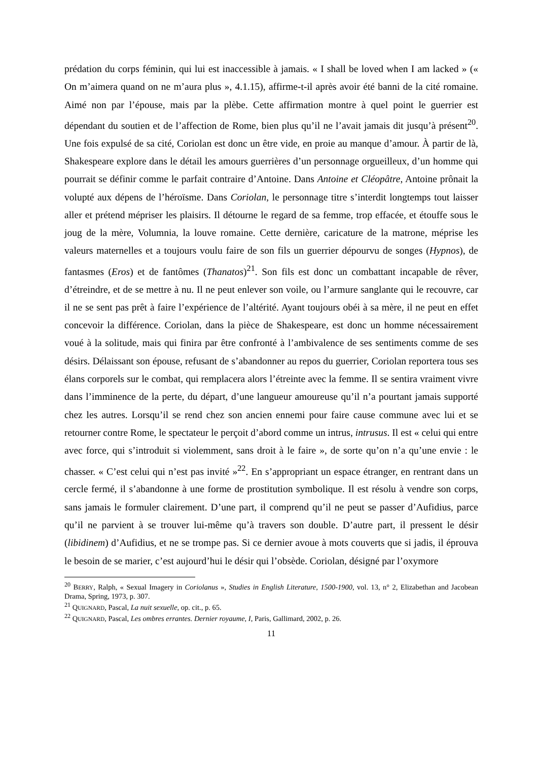prédation du corps féminin, qui lui est inaccessible à jamais. « I shall be loved when I am lacked » (« On m’aimera quand on ne m’aura plus », 4.1.15), affirme-t-il après avoir été banni de la cité romaine. Aimé non par l’épouse, mais par la plèbe. Cette affirmation montre à quel point le guerrier est dépendant du soutien et de l’affection de Rome, bien plus qu’il ne l’avait jamais dit jusqu’à présent<sup>20</sup>. Une fois expulsé de sa cité, Coriolan est donc un être vide, en proie au manque d’amour. À partir de là, Shakespeare explore dans le détail les amours guerrières d’un personnage orgueilleux, d’un homme qui pourrait se définir comme le parfait contraire d’Antoine. Dans Antoine et Cléopâtre, Antoine prônait la volupté aux dépens de l’héroïsme. Dans Coriolan, le personnage titre s’interdit longtemps tout laisser aller et prétend mépriser les plaisirs. Il détourne le regard de sa femme, trop effacée, et étouffe sous le joug de la mère, Volumnia, la louve romaine. Cette dernière, caricature de la matrone, méprise les valeurs maternelles et a toujours voulu faire de son fils un guerrier dépourvu de songes (Hypnos), de fantasmes (Eros) et de fantômes (Thanatos)<sup>21</sup>. Son fils est donc un combattant incapable de rêver, d’étreindre, et de se mettre à nu. Il ne peut enlever son voile, ou l’armure sanglante qui le recouvre, car il ne se sent pas prêt à faire l’expérience de l’altérité. Ayant toujours obéi à sa mère, il ne peut en effet concevoir la différence. Coriolan, dans la pièce de Shakespeare, est donc un homme nécessairement voué à la solitude, mais qui finira par être confronté à l’ambivalence de ses sentiments comme de ses désirs. Délaissant son épouse, refusant de s’abandonner au repos du guerrier, Coriolan reportera tous ses élans corporels sur le combat, qui remplacera alors l’étreinte avec la femme. Il se sentira vraiment vivre dans l’imminence de la perte, du départ, d’une langueur amoureuse qu’il n’a pourtant jamais supporté chez les autres. Lorsqu’il se rend chez son ancien ennemi pour faire cause commune avec lui et se retourner contre Rome, le spectateur le perçoit d’abord comme un intrus, intrusus. Il est « celui qui entre avec force, qui s’introduit si violemment, sans droit à le faire », de sorte qu’on n’a qu’une envie : le chasser. « C’est celui qui n’est pas invité »<sup>22</sup>. En s’appropriant un espace étranger, en rentrant dans un cercle fermé, il s’abandonne à une forme de prostitution symbolique. Il est résolu à vendre son corps, sans jamais le formuler clairement. D’une part, il comprend qu’il ne peut se passer d’Aufidius, parce qu’il ne parvient à se trouver lui-même qu’à travers son double. D’autre part, il pressent le désir (libidinem) d’Aufidius, et ne se trompe pas. Si ce dernier avoue à mots couverts que si jadis, il éprouva le besoin de se marier, c’est aujourd’hui le désir qui l’obsède. Coriolan, désigné par l’oxymore
<sup>20</sup> BERRY, Ralph, « Sexual Imagery in Coriolanus », Studies in English Literature, 1500-1900, vol. 13, n° 2, Elizabethan and Jacobean Drama, Spring, 1973, p. 307.
<sup>21</sup> QUIGNARD, Pascal, La nuit sexuelle, op. cit., p. 65.
<sup>22</sup> QUIGNARD, Pascal, Les ombres errantes. Dernier royaume, I, Paris, Gallimard, 2002, p. 26.
11